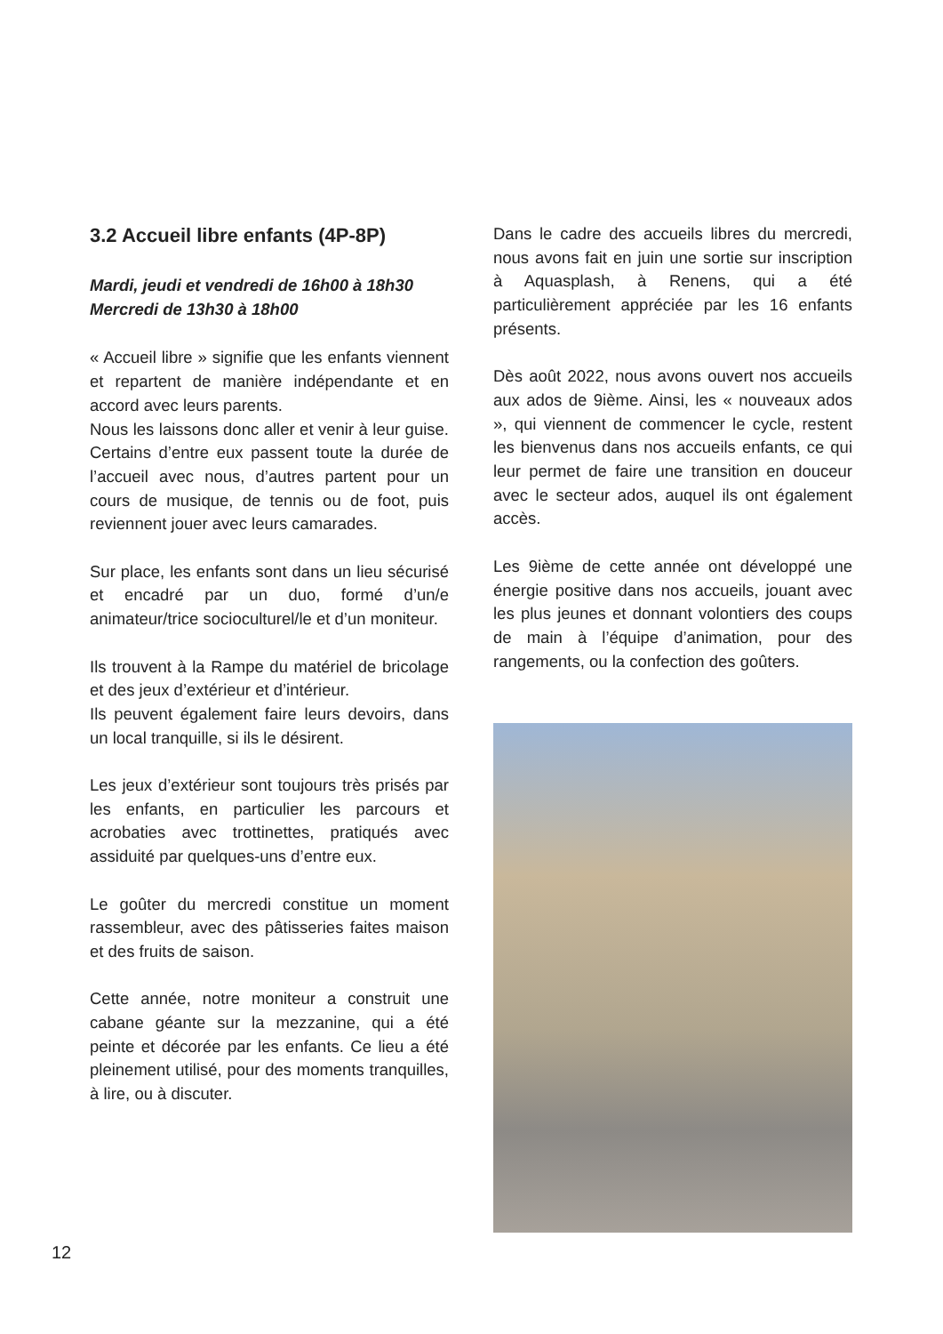3.2 Accueil libre enfants (4P-8P)
Mardi, jeudi et vendredi de 16h00 à 18h30
Mercredi de 13h30 à 18h00
« Accueil libre » signifie que les enfants viennent et repartent de manière indépendante et en accord avec leurs parents.
Nous les laissons donc aller et venir à leur guise. Certains d’entre eux passent toute la durée de l’accueil avec nous, d’autres partent pour un cours de musique, de tennis ou de foot, puis reviennent jouer avec leurs camarades.
Sur place, les enfants sont dans un lieu sécurisé et encadré par un duo, formé d’un/e animateur/trice socioculturel/le et d’un moniteur.
Ils trouvent à la Rampe du matériel de bricolage et des jeux d’extérieur et d’intérieur.
Ils peuvent également faire leurs devoirs, dans un local tranquille, si ils le désirent.
Les jeux d’extérieur sont toujours très prisés par les enfants, en particulier les parcours et acrobaties avec trottinettes, pratiqués avec assiduité par quelques-uns d’entre eux.
Le goûter du mercredi constitue un moment rassembleur, avec des pâtisseries faites maison et des fruits de saison.
Cette année, notre moniteur a construit une cabane géante sur la mezzanine, qui a été peinte et décorée par les enfants. Ce lieu a été pleinement utilisé, pour des moments tranquilles, à lire, ou à discuter.
Dans le cadre des accueils libres du mercredi, nous avons fait en juin une sortie sur inscription à Aquasplash, à Renens, qui a été particulièrement appréciée par les 16 enfants présents.
Dès août 2022, nous avons ouvert nos accueils aux ados de 9ième. Ainsi, les « nouveaux ados », qui viennent de commencer le cycle, restent les bienvenus dans nos accueils enfants, ce qui leur permet de faire une transition en douceur avec le secteur ados, auquel ils ont également accès.
Les 9ième de cette année ont développé une énergie positive dans nos accueils, jouant avec les plus jeunes et donnant volontiers des coups de main à l’équipe d’animation, pour des rangements, ou la confection des goûters.
12